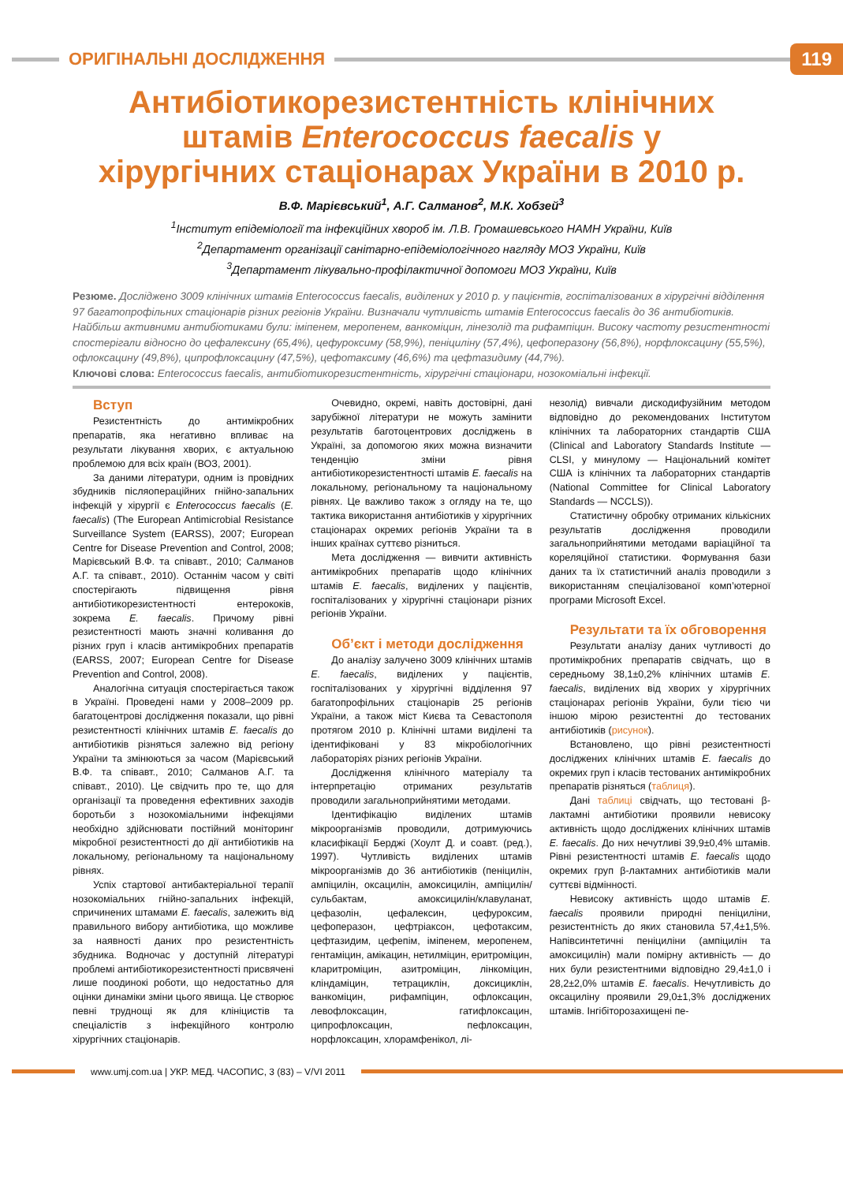ОРИГІНАЛЬНІ ДОСЛІДЖЕННЯ
119
Антибіотикорезистентність клінічних штамів Enterococcus faecalis у хірургічних стаціонарах України в 2010 р.
В.Ф. Марієвський<sup>1</sup>, А.Г. Салманов<sup>2</sup>, М.К. Хобзей<sup>3</sup>
<sup>1</sup> Інститут епідеміології та інфекційних хвороб ім. Л.В. Громашевського НАМН України, Київ
<sup>2</sup> Департамент організації санітарно-епідеміологічного нагляду МОЗ України, Київ
<sup>3</sup> Департамент лікувально-профілактичної допомоги МОЗ України, Київ
Резюме. Досліджено 3009 клінічних штамів Enterococcus faecalis, виділених у 2010 р. у пацієнтів, госпіталізованих в хірургічні відділення 97 багатопрофільних стаціонарів різних регіонів України. Визначали чутливість штамів Enterococcus faecalis до 36 антибіотиків. Найбільш активними антибіотиками були: іміпенем, меропенем, ванкоміцин, лінезолід та рифампіцин. Високу частоту резистентності спостерігали відносно до цефалексину (65,4%), цефуроксиму (58,9%), пеніциліну (57,4%), цефоперазону (56,8%), норфлоксацину (55,5%), офлоксацину (49,8%), ципрофлоксацину (47,5%), цефотаксиму (46,6%) та цефтазидиму (44,7%).
Ключові слова: Enterococcus faecalis, антибіотикорезистентність, хірургічні стаціонари, нозокоміальні інфекції.
Вступ
Резистентність до антимікробних препаратів, яка негативно впливає на результати лікування хворих, є актуальною проблемою для всіх країн (ВОЗ, 2001).
За даними літератури, одним із провідних збудників післяопераційних гнійно-запальних інфекцій у хірургії є Enterococcus faecalis (E. faecalis) (The European Antimicrobial Resistance Surveillance System (EARSS), 2007; European Centre for Disease Prevention and Control, 2008; Марієвський В.Ф. та співавт., 2010; Салманов А.Г. та співавт., 2010). Останнім часом у світі спостерігають підвищення рівня антибіотикорезистентності ентерококів, зокрема E. faecalis. Причому рівні резистентності мають значні коливання до різних груп і класів антимікробних препаратів (EARSS, 2007; European Centre for Disease Prevention and Control, 2008).
Аналогічна ситуація спостерігається також в Україні. Проведені нами у 2008–2009 рр. багатоцентрові дослідження показали, що рівні резистентності клінічних штамів E. faecalis до антибіотиків різняться залежно від регіону України та змінюються за часом (Марієвський В.Ф. та співавт., 2010; Салманов А.Г. та співавт., 2010). Це свідчить про те, що для організації та проведення ефективних заходів боротьби з нозокоміальними інфекціями необхідно здійснювати постійний моніторинг мікробної резистентності до дії антибіотиків на локальному, регіональному та національному рівнях.
Успіх стартової антибактеріальної терапії нозокоміальних гнійно-запальних інфекцій, спричинених штамами E. faecalis, залежить від правильного вибору антибіотика, що можливе за наявності даних про резистентність збудника. Водночас у доступній літературі проблемі антибіотикорезистентності присвячені лише поодинокі роботи, що недостатньо для оцінки динаміки зміни цього явища. Це створює певні труднощі як для клініцистів та спеціалістів з інфекційного контролю хірургічних стаціонарів.
Очевидно, окремі, навіть достовірні, дані зарубіжної літератури не можуть замінити результатів баготоцентрових досліджень в Україні, за допомогою яких можна визначити тенденцію зміни рівня антибіотикорезистентності штамів E. faecalis на локальному, регіональному та національному рівнях. Це важливо також з огляду на те, що тактика використання антибіотиків у хірургічних стаціонарах окремих регіонів України та в інших країнах суттєво різниться.
Мета дослідження — вивчити активність антимікробних препаратів щодо клінічних штамів E. faecalis, виділених у пацієнтів, госпіталізованих у хірургічні стаціонари різних регіонів України.
Об’єкт і методи дослідження
До аналізу залучено 3009 клінічних штамів E. faecalis, виділених у пацієнтів, госпіталізованих у хірургічні відділення 97 багатопрофільних стаціонарів 25 регіонів України, а також міст Києва та Севастополя протягом 2010 р. Клінічні штами виділені та ідентифіковані у 83 мікробіологічних лабораторіях різних регіонів України.
Дослідження клінічного матеріалу та інтерпретацію отриманих результатів проводили загальноприйнятими методами.
Ідентифікацію виділених штамів мікроорганізмів проводили, дотримуючись класифікації Берджі (Хоулт Д. и соавт. (ред.), 1997). Чутливість виділених штамів мікроорганізмів до 36 антибіотиків (пеніцилін, ампіцилін, оксацилін, амоксицилін, ампіцилін/сульбактам, амоксицилін/клавуланат, цефазолін, цефалексин, цефуроксим, цефоперазон, цефтріаксон, цефотаксим, цефтазидим, цефепім, іміпенем, меропенем, гентаміцин, амікацин, нетилміцин, еритроміцин, кларитроміцин, азитроміцин, лінкоміцин, кліндаміцин, тетрациклін, доксициклін, ванкоміцин, рифампіцин, офлоксацин, левофлоксацин, гатифлоксацин, ципрофлоксацин, пефлоксацин, норфлоксацин, хлорамфенікол, лі-
незолід) вивчали дискодифузійним методом відповідно до рекомендованих Інститутом клінічних та лабораторних стандартів США (Clinical and Laboratory Standards Institute — CLSI, у минулому — Національний комітет США із клінічних та лабораторних стандартів (National Committee for Clinical Laboratory Standards — NCCLS)).
Статистичну обробку отриманих кількісних результатів дослідження проводили загальноприйнятими методами варіаційної та кореляційної статистики. Формування бази даних та їх статистичний аналіз проводили з використанням спеціалізованої комп’ютерної програми Microsoft Excel.
Результати та їх обговорення
Результати аналізу даних чутливості до протимікробних препаратів свідчать, що в середньому 38,1±0,2% клінічних штамів E. faecalis, виділених від хворих у хірургічних стаціонарах регіонів України, були тією чи іншою мірою резистентні до тестованих антибіотиків (рисунок).
Встановлено, що рівні резистентності досліджених клінічних штамів E. faecalis до окремих груп і класів тестованих антимікробних препаратів різняться (таблиця).
Дані таблиці свідчать, що тестовані β-лактамні антибіотики проявили невисоку активність щодо досліджених клінічних штамів E. faecalis. До них нечутливі 39,9±0,4% штамів. Рівні резистентності штамів E. faecalis щодо окремих груп β-лактамних антибіотиків мали суттєві відмінності.
Невисоку активність щодо штамів E. faecalis проявили природні пеніциліни, резистентність до яких становила 57,4±1,5%. Напівсинтетичні пеніциліни (ампіцилін та амоксицилін) мали помірну активність — до них були резистентними відповідно 29,4±1,0 і 28,2±2,0% штамів E. faecalis. Нечутливість до оксациліну проявили 29,0±1,3% досліджених штамів. Інгібіторозахищені пе-
www.umj.com.ua | УКР. МЕД. ЧАСОПИС, 3 (83) – V/VI 2011